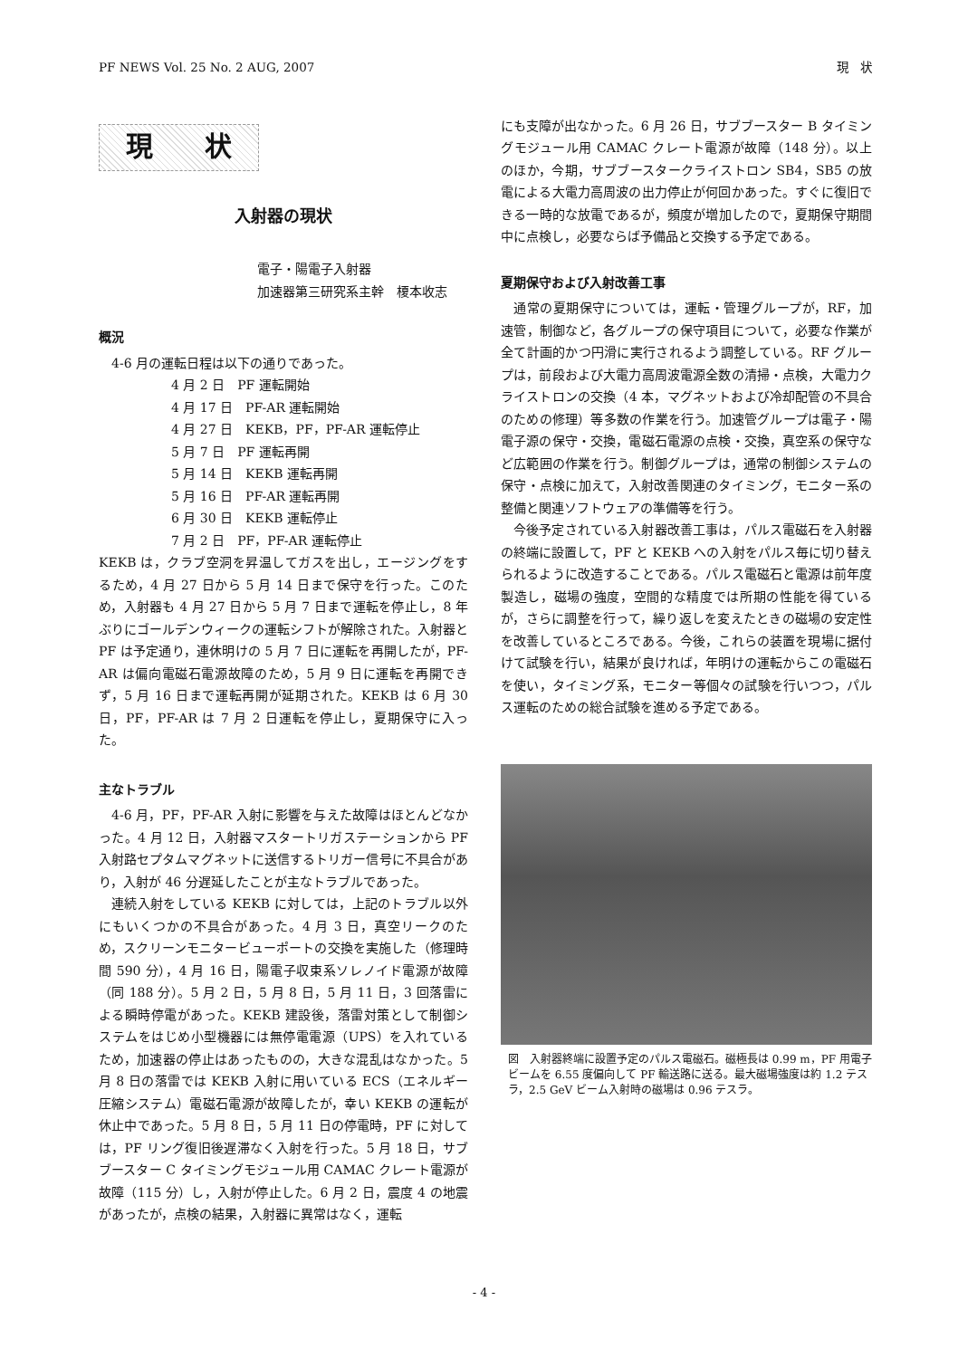PF NEWS Vol. 25 No. 2 AUG, 2007 現　状
現 状
入射器の現状
電子・陽電子入射器
加速器第三研究系主幹　榎本收志
概況
4-6 月の運転日程は以下の通りであった。
4 月 2 日　PF 運転開始
4 月 17 日　PF-AR 運転開始
4 月 27 日　KEKB，PF，PF-AR 運転停止
5 月 7 日　PF 運転再開
5 月 14 日　KEKB 運転再開
5 月 16 日　PF-AR 運転再開
6 月 30 日　KEKB 運転停止
7 月 2 日　PF，PF-AR 運転停止
KEKB は，クラブ空洞を昇温してガスを出し，エージングをするため，4 月 27 日から 5 月 14 日まで保守を行った。このため，入射器も 4 月 27 日から 5 月 7 日まで運転を停止し，8 年ぶりにゴールデンウィークの運転シフトが解除された。入射器と PF は予定通り，連休明けの 5 月 7 日に運転を再開したが，PF-AR は偏向電磁石電源故障のため，5 月 9 日に運転を再開できず，5 月 16 日まで運転再開が延期された。KEKB は 6 月 30 日，PF，PF-AR は 7 月 2 日運転を停止し，夏期保守に入った。
主なトラブル
4-6 月，PF，PF-AR 入射に影響を与えた故障はほとんどなかった。4 月 12 日，入射器マスタートリガステーションから PF 入射路セプタムマグネットに送信するトリガー信号に不具合があり，入射が 46 分遅延したことが主なトラブルであった。
連続入射をしている KEKB に対しては，上記のトラブル以外にもいくつかの不具合があった。4 月 3 日，真空リークのため，スクリーンモニタービューポートの交換を実施した（修理時間 590 分），4 月 16 日，陽電子収束系ソレノイド電源が故障（同 188 分）。5 月 2 日，5 月 8 日，5 月 11 日，3 回落雷による瞬時停電があった。KEKB 建設後，落雷対策として制御システムをはじめ小型機器には無停電電源（UPS）を入れているため，加速器の停止はあったものの，大きな混乱はなかった。5 月 8 日の落雷では KEKB 入射に用いている ECS（エネルギー圧縮システム）電磁石電源が故障したが，幸い KEKB の運転が休止中であった。5 月 8 日，5 月 11 日の停電時，PF に対しては，PF リング復旧後遅滞なく入射を行った。5 月 18 日，サブブースター C タイミングモジュール用 CAMAC クレート電源が故障（115 分）し，入射が停止した。6 月 2 日，震度 4 の地震があったが，点検の結果，入射器に異常はなく，運転
にも支障が出なかった。6 月 26 日，サブブースター B タイミングモジュール用 CAMAC クレート電源が故障（148 分）。以上のほか，今期，サブブースタークライストロン SB4，SB5 の放電による大電力高周波の出力停止が何回かあった。すぐに復旧できる一時的な放電であるが，頻度が増加したので，夏期保守期間中に点検し，必要ならば予備品と交換する予定である。
夏期保守および入射改善工事
通常の夏期保守については，運転・管理グループが，RF，加速管，制御など，各グループの保守項目について，必要な作業が全て計画的かつ円滑に実行されるよう調整している。RF グループは，前段および大電力高周波電源全数の清掃・点検，大電力クライストロンの交換（4 本，マグネットおよび冷却配管の不具合のための修理）等多数の作業を行う。加速管グループは電子・陽電子源の保守・交換，電磁石電源の点検・交換，真空系の保守など広範囲の作業を行う。制御グループは，通常の制御システムの保守・点検に加えて，入射改善関連のタイミング，モニター系の整備と関連ソフトウェアの準備等を行う。
今後予定されている入射器改善工事は，パルス電磁石を入射器の終端に設置して，PF と KEKB への入射をパルス毎に切り替えられるように改造することである。パルス電磁石と電源は前年度製造し，磁場の強度，空間的な精度では所期の性能を得ているが，さらに調整を行って，繰り返しを変えたときの磁場の安定性を改善しているところである。今後，これらの装置を現場に据付けて試験を行い，結果が良ければ，年明けの運転からこの電磁石を使い，タイミング系，モニター等個々の試験を行いつつ，パルス運転のための総合試験を進める予定である。
図　入射器終端に設置予定のパルス電磁石。磁極長は 0.99 m，PF 用電子ビームを 6.55 度偏向して PF 輸送路に送る。最大磁場強度は約 1.2 テスラ，2.5 GeV ビーム入射時の磁場は 0.96 テスラ。
- 4 -